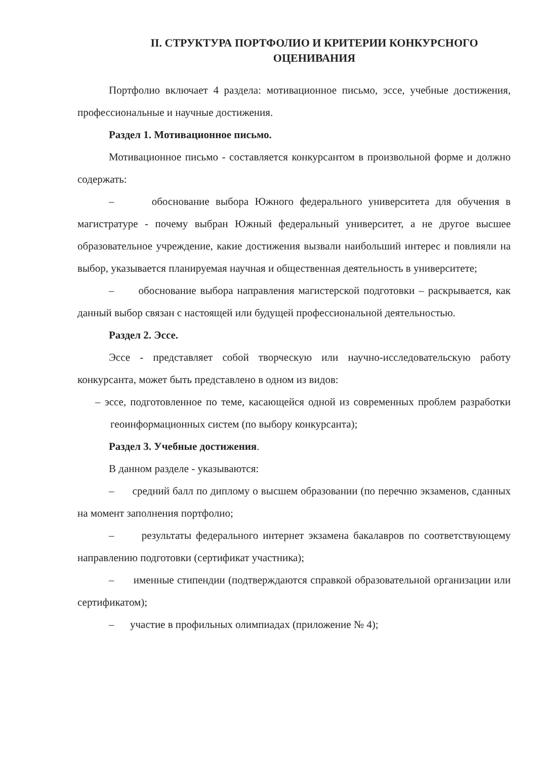II. СТРУКТУРА ПОРТФОЛИО И КРИТЕРИИ КОНКУРСНОГО ОЦЕНИВАНИЯ
Портфолио включает 4 раздела: мотивационное письмо, эссе, учебные достижения, профессиональные и научные достижения.
Раздел 1. Мотивационное письмо.
Мотивационное письмо - составляется конкурсантом в произвольной форме и должно содержать:
– обоснование выбора Южного федерального университета для обучения в магистратуре - почему выбран Южный федеральный университет, а не другое высшее образовательное учреждение, какие достижения вызвали наибольший интерес и повлияли на выбор, указывается планируемая научная и общественная деятельность в университете;
– обоснование выбора направления магистерской подготовки – раскрывается, как данный выбор связан с настоящей или будущей профессиональной деятельностью.
Раздел 2. Эссе.
Эссе - представляет собой творческую или научно-исследовательскую работу конкурсанта, может быть представлено в одном из видов:
– эссе, подготовленное по теме, касающейся одной из современных проблем разработки геоинформационных систем (по выбору конкурсанта);
Раздел 3. Учебные достижения.
В данном разделе - указываются:
– средний балл по диплому о высшем образовании (по перечню экзаменов, сданных на момент заполнения портфолио;
– результаты федерального интернет экзамена бакалавров по соответствующему направлению подготовки (сертификат участника);
– именные стипендии (подтверждаются справкой образовательной организации или сертификатом);
– участие в профильных олимпиадах (приложение № 4);